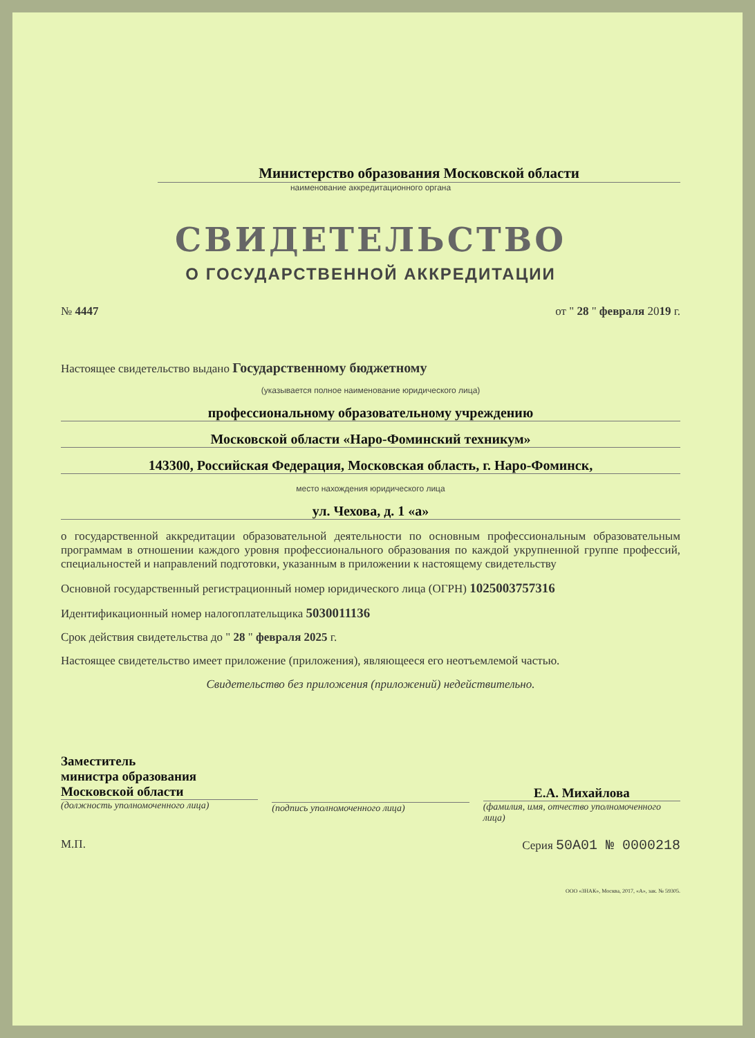Министерство образования Московской области
наименование аккредитационного органа
СВИДЕТЕЛЬСТВО
О ГОСУДАРСТВЕННОЙ АККРЕДИТАЦИИ
№ 4447 от " 28 " февраля 2019 г.
Настоящее свидетельство выдано Государственному бюджетному
(указывается полное наименование юридического лица)
профессиональному образовательному учреждению
Московской области «Наро-Фоминский техникум»
143300, Российская Федерация, Московская область, г. Наро-Фоминск,
место нахождения юридического лица
ул. Чехова, д. 1 «а»
о государственной аккредитации образовательной деятельности по основным профессиональным образовательным программам в отношении каждого уровня профессионального образования по каждой укрупненной группе профессий, специальностей и направлений подготовки, указанным в приложении к настоящему свидетельству
Основной государственный регистрационный номер юридического лица (ОГРН) 1025003757316
Идентификационный номер налогоплательщика 5030011136
Срок действия свидетельства до " 28 " февраля 2025 г.
Настоящее свидетельство имеет приложение (приложения), являющееся его неотъемлемой частью.
Свидетельство без приложения (приложений) недействительно.
Заместитель
министра образования
Московской области
(должность уполномоченного лица)
(подпись уполномоченного лица)
Е.А. Михайлова
(фамилия, имя, отчество уполномоченного лица)
М.П. Серия 50А01 № 0000218
ООО «ЗНАК», Москва, 2017, «А», зак. № 59305.